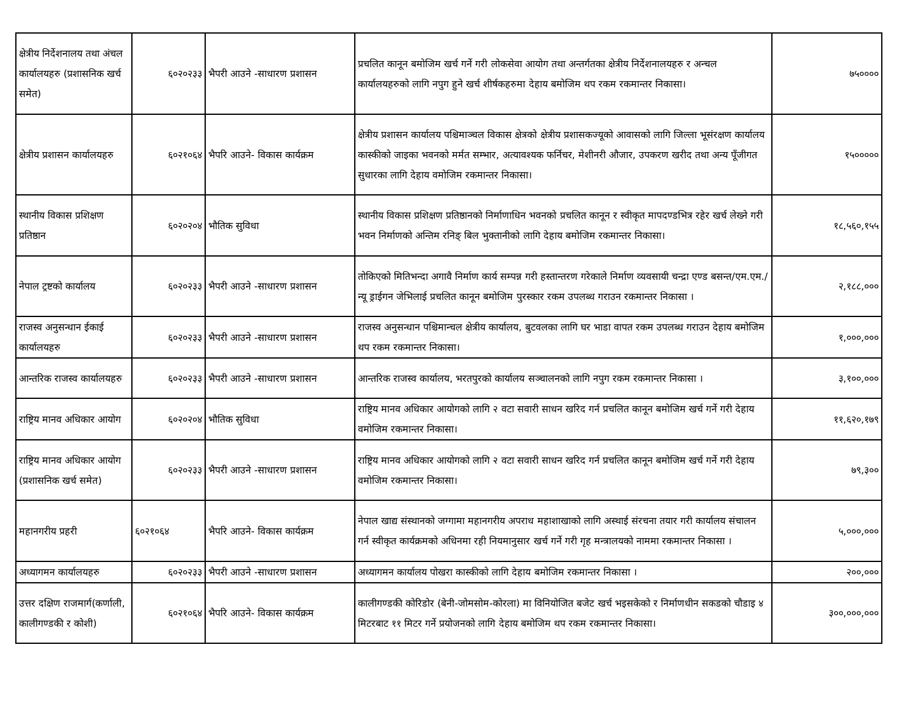| क्षेत्रीय निर्देशनालय तथा अंचल कार्यालयहरु (प्रशासनिक खर्च समेत) | ६०२०२३३ | भैपरी आउने -साधारण प्रशासन | प्रचलित कानून बमोजिम खर्च गर्ने गरी लोकसेवा आयोग तथा अन्तर्गतका क्षेत्रीय निर्देशनालयहरु र अन्चल कार्यालयहरुको लागि नपुग हुने खर्च शीर्षकहरुमा देहाय बमोजिम थप रकम रकमान्तर निकासा। | ७५०००० |
| क्षेत्रीय प्रशासन कार्यालयहरु | ६०२१०६४ | भैपरि आउने- विकास कार्यक्रम | क्षेत्रीय प्रशासन कार्यालय पश्चिमाञ्चल विकास क्षेत्रको क्षेत्रीय प्रशासकज्यूको आवासको लागि जिल्ला भूसंरक्षण कार्यालय कास्कीको जाइका भवनको मर्मत सम्भार, अत्यावश्यक फर्निचर, मेशीनरी औजार, उपकरण खरीद तथा अन्य पूँजीगत सुधारका लागि देहाय वमोजिम रकमान्तर निकासा। | १५००००० |
| स्थानीय विकास प्रशिक्षण प्रतिष्ठान | ६०२०२०४ | भौतिक सुविधा | स्थानीय विकास प्रशिक्षण प्रतिष्ठानको निर्माणाधिन भवनको प्रचलित कानून र स्वीकृत मापदण्डभित्र रहेर खर्च लेख्ने गरी भवन निर्माणको अन्तिम रनिङ् बिल भुक्तानीको लागि देहाय बमोजिम रकमान्तर निकासा। | १८,५६०,१५५ |
| नेपाल ट्रष्टको कार्यालय | ६०२०२३३ | भैपरी आउने -साधारण प्रशासन | तोकिएको मितिभन्दा अगावै निर्माण कार्य सम्पन्न गरी हस्तान्तरण गरेकाले निर्माण व्यवसायी चन्द्रा एण्ड बसन्त/एम.एम./न्यू ड्राईगन जेभिलाई प्रचलित कानून बमोजिम पुरस्कार रकम उपलब्ध गराउन रकमान्तर निकासा । | २,१८८,००० |
| राजस्व अनुसन्धान ईकाई कार्यालयहरु | ६०२०२३३ | भैपरी आउने -साधारण प्रशासन | राजस्व अनुसन्धान पश्चिमान्चल क्षेत्रीय कार्यालय, बुटवलका लागि घर भाडा वापत रकम उपलब्ध गराउन देहाय बमोजिम थप रकम रकमान्तर निकासा। | १,०००,००० |
| आन्तरिक राजस्व कार्यालयहरु | ६०२०२३३ | भैपरी आउने -साधारण प्रशासन | आन्तरिक राजस्व कार्यालय, भरतपुरको कार्यालय सञ्चालनको लागि नपुग रकम रकमान्तर निकासा । | ३,१००,००० |
| राष्ट्रिय मानव अधिकार आयोग | ६०२०२०४ | भौतिक सुविधा | राष्ट्रिय मानव अधिकार आयोगको लागि २ वटा सवारी साधन खरिद गर्न प्रचलित कानून बमोजिम खर्च गर्ने गरी देहाय वमोजिम रकमान्तर निकासा। | ११,६२०,१७९ |
| राष्ट्रिय मानव अधिकार आयोग (प्रशासनिक खर्च समेत) | ६०२०२३३ | भैपरी आउने -साधारण प्रशासन | राष्ट्रिय मानव अधिकार आयोगको लागि २ वटा सवारी साधन खरिद गर्न प्रचलित कानून बमोजिम खर्च गर्ने गरी देहाय वमोजिम रकमान्तर निकासा। | ७९,३०० |
| महानगरीय प्रहरी | ६०२१०६४ | भैपरि आउने- विकास कार्यक्रम | नेपाल खाद्य संस्थानको जग्गामा महानगरीय अपराध महाशाखाको लागि अस्थाई संरचना तयार गरी कार्यालय संचालन गर्न स्वीकृत कार्यक्रमको अधिनमा रही नियमानुसार खर्च गर्ने गरी गृह मन्त्रालयको नाममा रकमान्तर निकासा । | ५,०००,००० |
| अध्यागमन कार्यालयहरु | ६०२०२३३ | भैपरी आउने -साधारण प्रशासन | अध्यागमन कार्यालय पोखरा कास्कीको लागि देहाय बमोजिम रकमान्तर निकासा । | २००,००० |
| उत्तर दक्षिण राजमार्ग(कर्णाली, कालीगण्डकी र कोशी) | ६०२१०६४ | भैपरि आउने- विकास कार्यक्रम | कालीगण्डकी कोरिडोर (बेनी-जोमसोम-कोरला) मा विनियोजित बजेट खर्च भइसकेको र निर्माणधीन सकडको चौडाइ ४ मिटरबाट ११ मिटर गर्ने प्रयोजनको लागि देहाय बमोजिम थप रकम रकमान्तर निकासा। | ३००,०००,००० |